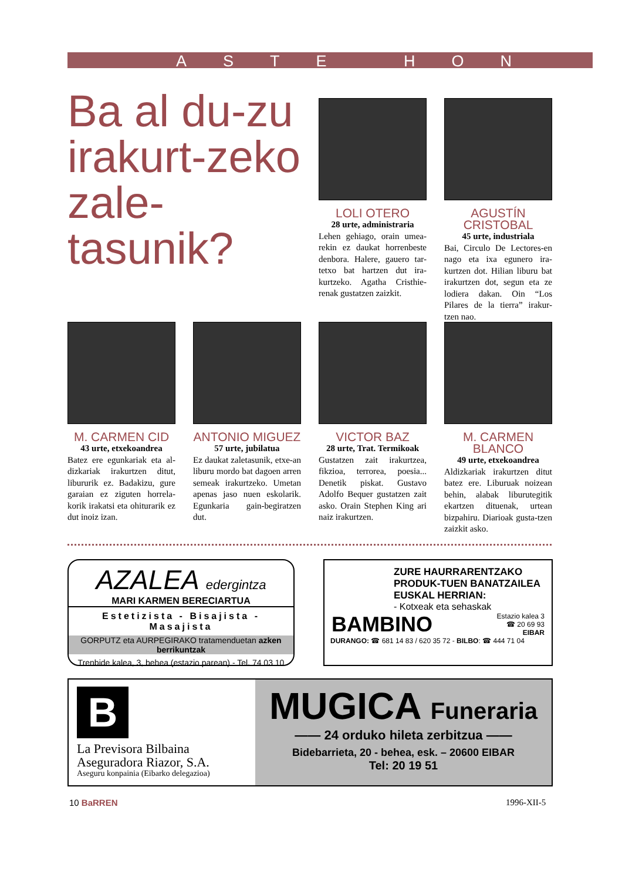ASTE HON
Ba al du-zu irakurt-zeko zale-tasunik?
LOLI OTERO
28 urte, administraria
Lehen gehiago, orain umea-rekin ez daukat horrenbeste denbora. Halere, gauero tar-tetxo bat hartzen dut ira-kurtzeko. Agatha Cristhie-renak gustatzen zaizkit.
AGUSTÍN CRISTOBAL
45 urte, industriala
Bai, Circulo De Lectores-en nago eta ixa egunero ira-kurtzen dot. Hilian liburu bat irakurtzen dot, segun eta ze lodiera dakan. Oin “Los Pilares de la tierra” irakur-tzen nao.
M. CARMEN CID
43 urte, etxekoandrea
Batez ere egunkariak eta al-dizkariak irakurtzen ditut, liburu­rik ez. Badakizu, gure garaian ez ziguten horrela-korik irakatsi eta ohiturarik ez dut inoiz izan.
ANTONIO MIGUEZ
57 urte, jubilatua
Ez daukat zaletasunik, etxe-an liburu mordo bat dagoen arren semeak irakurtzeko. Umetan apenas jaso nuen eskolarik. Egunkaria gain-begiratzen dut.
VICTOR BAZ
28 urte, Trat. Termikoak
Gustatzen zait irakurtzea, fikzioa, terrorea, poesia... Denetik piskat. Gustavo Adolfo Bequer gustatzen zait asko. Orain Stephen King ari naiz irakurtzen.
M. CARMEN BLANCO
49 urte, etxekoandrea
Aldizkariak irakurtzen ditut batez ere. Liburuak noizean behin, alabak liburutegitik ekartzen dituenak, urtean bizpahiru. Diarioak gusta-tzen zaizkit asko.
AZALEA edergintza
MARI KARMEN BERECIARTUA
Estetizista - Bisajista - Masajista
GORPUTZ eta AURPEGIRAKO tratamenduetan azken berrikuntzak
Trenbide kalea, 3, behea (estazio parean) - Tel. 74 03 10
ZURE HAURRARENTZAKO PRODUK-TUEN BANATZAILEA EUSKAL HERRIAN:
- Kotxeak eta sehaskak
BAMBINO Estazio kalea 3
☎ 20 69 93
EIBAR
DURANGO: ☎ 681 14 83 / 620 35 72 - BILBO: ☎ 444 71 04
B
La Previsora Bilbaina
Aseguradora Riazor, S.A.
Aseguru konpainia (Eibarko delegazioa)
MUGICA Funeraria
—— 24 orduko hileta zerbitzua ——
Bidebarrieta, 20 - behea, esk. – 20600 EIBAR
Tel: 20 19 51
10 BaRREN 1996-XII-5